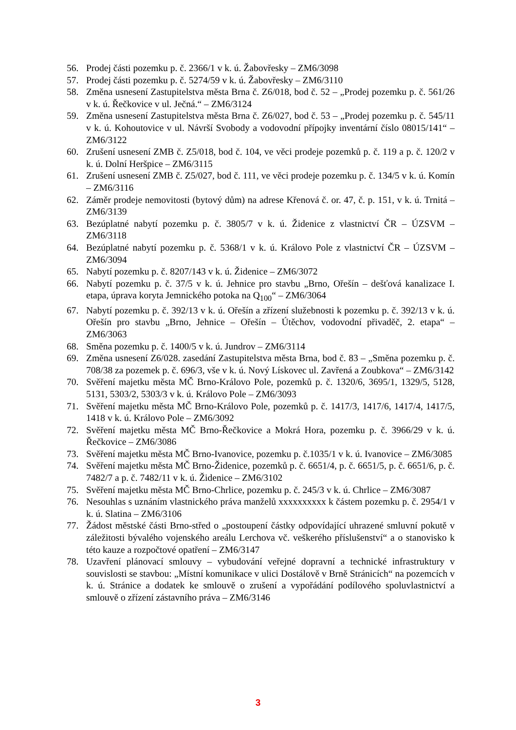56. Prodej části pozemku p. č. 2366/1 v k. ú. Žabovřesky – ZM6/3098
57. Prodej části pozemku p. č. 5274/59 v k. ú. Žabovřesky – ZM6/3110
58. Změna usnesení Zastupitelstva města Brna č. Z6/018, bod č. 52 – „Prodej pozemku p. č. 561/26 v k. ú. Řečkovice v ul. Ječná.“ – ZM6/3124
59. Změna usnesení Zastupitelstva města Brna č. Z6/027, bod č. 53 – „Prodej pozemku p. č. 545/11 v k. ú. Kohoutovice v ul. Návrší Svobody a vodovodní přípojky inventární číslo 08015/141“ – ZM6/3122
60. Zrušení usnesení ZMB č. Z5/018, bod č. 104, ve věci prodeje pozemků p. č. 119 a p. č. 120/2 v k. ú. Dolní Heršpice – ZM6/3115
61. Zrušení usnesení ZMB č. Z5/027, bod č. 111, ve věci prodeje pozemku p. č. 134/5 v k. ú. Komín – ZM6/3116
62. Záměr prodeje nemovitosti (bytový dům) na adrese Křenová č. or. 47, č. p. 151, v k. ú. Trnitá – ZM6/3139
63. Bezúplatné nabytí pozemku p. č. 3805/7 v k. ú. Židenice z vlastnictví ČR – ÚZSVM – ZM6/3118
64. Bezúplatné nabytí pozemku p. č. 5368/1 v k. ú. Královo Pole z vlastnictví ČR – ÚZSVM – ZM6/3094
65. Nabytí pozemku p. č. 8207/143 v k. ú. Židenice – ZM6/3072
66. Nabytí pozemku p. č. 37/5 v k. ú. Jehnice pro stavbu „Brno, Ořešín – dešťová kanalizace I. etapa, úprava koryta Jemnického potoka na Q<sub>100</sub>“ – ZM6/3064
67. Nabytí pozemku p. č. 392/13 v k. ú. Ořešín a zřízení služebnosti k pozemku p. č. 392/13 v k. ú. Ořešín pro stavbu „Brno, Jehnice – Ořešín – Útěchov, vodovodní přivaděč, 2. etapa“ – ZM6/3063
68. Směna pozemku p. č. 1400/5 v k. ú. Jundrov – ZM6/3114
69. Změna usnesení Z6/028. zasedání Zastupitelstva města Brna, bod č. 83 – „Směna pozemku p. č. 708/38 za pozemek p. č. 696/3, vše v k. ú. Nový Lískovec ul. Zavřená a Zoubkova“ – ZM6/3142
70. Svěření majetku města MČ Brno-Královo Pole, pozemků p. č. 1320/6, 3695/1, 1329/5, 5128, 5131, 5303/2, 5303/3 v k. ú. Královo Pole – ZM6/3093
71. Svěření majetku města MČ Brno-Královo Pole, pozemků p. č. 1417/3, 1417/6, 1417/4, 1417/5, 1418 v k. ú. Královo Pole – ZM6/3092
72. Svěření majetku města MČ Brno-Řečkovice a Mokrá Hora, pozemku p. č. 3966/29 v k. ú. Řečkovice – ZM6/3086
73. Svěření majetku města MČ Brno-Ivanovice, pozemku p. č.1035/1 v k. ú. Ivanovice – ZM6/3085
74. Svěření majetku města MČ Brno-Židenice, pozemků p. č. 6651/4, p. č. 6651/5, p. č. 6651/6, p. č. 7482/7 a p. č. 7482/11 v k. ú. Židenice – ZM6/3102
75. Svěření majetku města MČ Brno-Chrlice, pozemku p. č. 245/3 v k. ú. Chrlice – ZM6/3087
76. Nesouhlas s uznáním vlastnického práva manželů xxxxxxxxxx k částem pozemku p. č. 2954/1 v k. ú. Slatina – ZM6/3106
77. Žádost městské části Brno-střed o „postoupení částky odpovídající uhrazené smluvní pokutě v záležitosti bývalého vojenského areálu Lerchova vč. veškerého příslušenství“ a o stanovisko k této kauze a rozpočtové opatření – ZM6/3147
78. Uzavření plánovací smlouvy – vybudování veřejné dopravní a technické infrastruktury v souvislosti se stavbou: „Místní komunikace v ulici Dostálově v Brně Stránicích“ na pozemcích v k. ú. Stránice a dodatek ke smlouvě o zrušení a vypořádání podílového spoluvlastnictví a smlouvě o zřízení zástavního práva – ZM6/3146
3